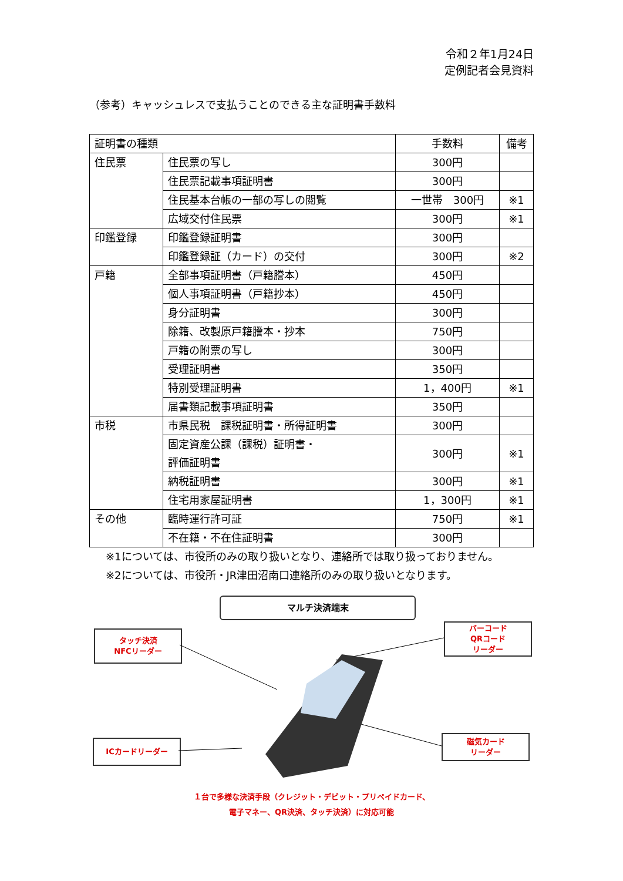令和２年1月24日
定例記者会見資料
（参考）キャッシュレスで支払うことのできる主な証明書手数料
| 証明書の種類 | | 手数料 | 備考 |
| 住民票 | 住民票の写し | 300円 | |
| | 住民票記載事項証明書 | 300円 | |
| | 住民基本台帳の一部の写しの閲覧 | 一世帯 300円 | ※1 |
| | 広域交付住民票 | 300円 | ※1 |
| 印鑑登録 | 印鑑登録証明書 | 300円 | |
| | 印鑑登録証（カード）の交付 | 300円 | ※2 |
| 戸籍 | 全部事項証明書（戸籍謄本） | 450円 | |
| | 個人事項証明書（戸籍抄本） | 450円 | |
| | 身分証明書 | 300円 | |
| | 除籍、改製原戸籍謄本・抄本 | 750円 | |
| | 戸籍の附票の写し | 300円 | |
| | 受理証明書 | 350円 | |
| | 特別受理証明書 | 1，400円 | ※1 |
| | 届書類記載事項証明書 | 350円 | |
| 市税 | 市県民税 課税証明書・所得証明書 | 300円 | |
| | 固定資産公課（課税）証明書・ 評価証明書 | 300円 | ※1 |
| | 納税証明書 | 300円 | ※1 |
| | 住宅用家屋証明書 | 1，300円 | ※1 |
| その他 | 臨時運行許可証 | 750円 | ※1 |
| | 不在籍・不在住証明書 | 300円 | |
※1については、市役所のみの取り扱いとなり、連絡所では取り扱っておりません。
※2については、市役所・JR津田沼南口連絡所のみの取り扱いとなります。
マルチ決済端末
タッチ決済
NFCリーダー
バーコード
QRコード
リーダー
ICカードリーダー
磁気カード
リーダー
１台で多様な決済手段（クレジット・デビット・プリペイドカード、
電子マネー、QR決済、タッチ決済）に対応可能